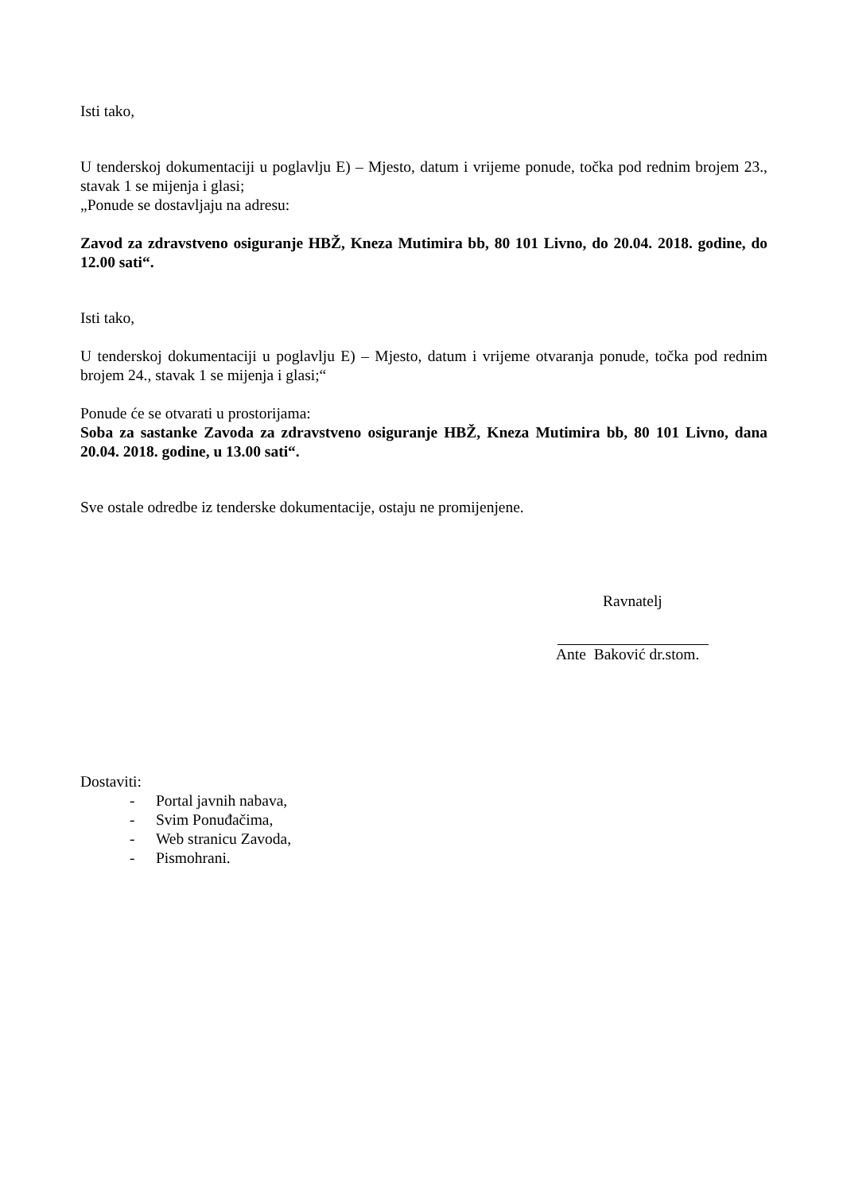Isti tako,
U tenderskoj dokumentaciji u poglavlju E) – Mjesto, datum i vrijeme ponude, točka pod rednim brojem 23., stavak 1 se mijenja i glasi;
„Ponude se dostavljaju na adresu:
Zavod za zdravstveno osiguranje HBŽ, Kneza Mutimira bb, 80 101 Livno, do 20.04. 2018. godine, do 12.00 sati“.
Isti tako,
U tenderskoj dokumentaciji u poglavlju E) – Mjesto, datum i vrijeme otvaranja ponude, točka pod rednim brojem 24., stavak 1 se mijenja i glasi;“
Ponude će se otvarati u prostorijama:
Soba za sastanke Zavoda za zdravstveno osiguranje HBŽ, Kneza Mutimira bb, 80 101 Livno, dana 20.04. 2018. godine, u 13.00 sati“.
Sve ostale odredbe iz tenderske dokumentacije, ostaju ne promijenjene.
Ravnatelj
Ante Baković dr.stom.
Dostaviti:
- Portal javnih nabava,
- Svim Ponuđačima,
- Web stranicu Zavoda,
- Pismohrani.